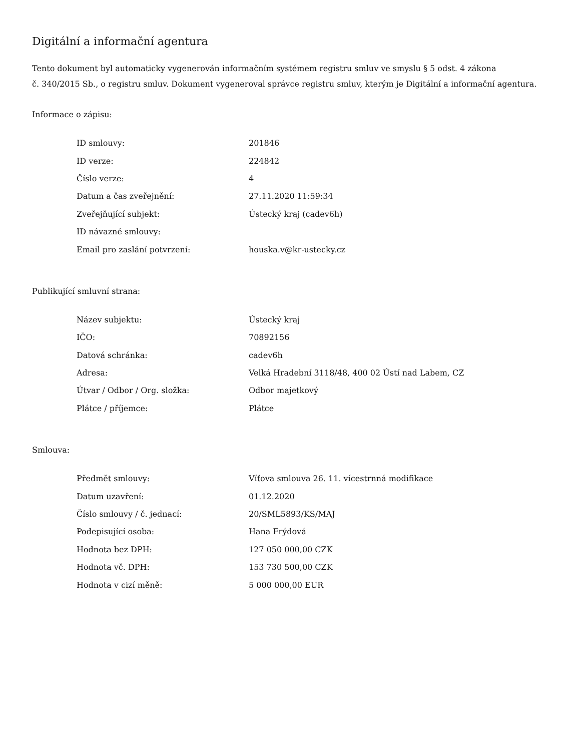Digitální a informační agentura
Tento dokument byl automaticky vygenerován informačním systémem registru smluv ve smyslu § 5 odst. 4 zákona
č. 340/2015 Sb., o registru smluv. Dokument vygeneroval správce registru smluv, kterým je Digitální a informační agentura.
Informace o zápisu:
| ID smlouvy: | 201846 |
| ID verze: | 224842 |
| Číslo verze: | 4 |
| Datum a čas zveřejnění: | 27.11.2020 11:59:34 |
| Zveřejňující subjekt: | Ústecký kraj (cadev6h) |
| ID návazné smlouvy: | |
| Email pro zaslání potvrzení: | houska.v@kr-ustecky.cz |
Publikující smluvní strana:
| Název subjektu: | Ústecký kraj |
| IČO: | 70892156 |
| Datová schránka: | cadev6h |
| Adresa: | Velká Hradební 3118/48, 400 02 Ústí nad Labem, CZ |
| Útvar / Odbor / Org. složka: | Odbor majetkový |
| Plátce / příjemce: | Plátce |
Smlouva:
| Předmět smlouvy: | Víťova smlouva 26. 11. vícestrnná modifikace |
| Datum uzavření: | 01.12.2020 |
| Číslo smlouvy / č. jednací: | 20/SML5893/KS/MAJ |
| Podepisující osoba: | Hana Frýdová |
| Hodnota bez DPH: | 127 050 000,00 CZK |
| Hodnota vč. DPH: | 153 730 500,00 CZK |
| Hodnota v cizí měně: | 5 000 000,00 EUR |